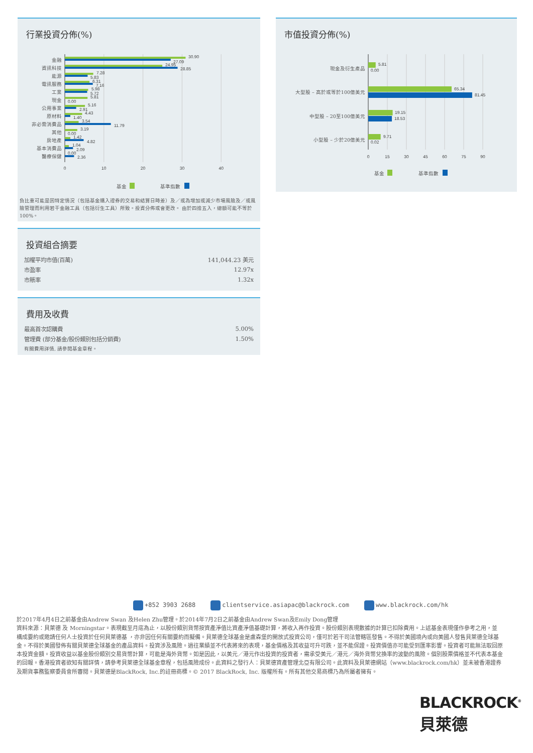行業投資分佈(%)
金融
30.90
27.09
資訊科技
24.95
28.85
能源
7.28
5.83
電訊服務
6.31
7.16
工業
5.98
5.72
現金
5.81
0.00
公用事業
5.16
2.91
原材料
4.43
1.40
非必需消費品
3.54
11.79
其他
3.19
0.00
房地產
1.42
4.82
基本消費品
1.04
2.09
醫療保健
0.00
2.36
0
10
20
30
40
基金
基準指數
負比重可能是因特定情況（包括基金購入證券的交易和結算日時差）及／或為增加或減少市場風險及／或風險管理而利用若干金融工具（包括衍生工具）所致。投資分佈或會更改。 由於四捨五入，總額可能不等於100%。
投資組合摘要
| 加權平均市值(百萬) | 141,044.23 美元 |
| 市盈率 | 12.97x |
| 市賬率 | 1.32x |
費用及收費
| 最高首次認購費 | 5.00% |
| 管理費 (部分基金/股份類別包括分銷費) | 1.50% |
| 有關費用詳情, 請參閱基金章程。 | |
市值投資分佈(%)
現金及衍生產品
5.81
0.00
大型股 – 高於或等於100億美元
65.34
81.45
中型股 – 20至100億美元
19.15
18.53
小型股 – 少於20億美元
9.71
0.02
0
15
30
45
60
75
90
基金
基準指數
+852 3903 2688 clientservice.asiapac@blackrock.com www.blackrock.com/hk
於2017年4月4日之前基金由Andrew Swan 及Helen Zhu管理。於2014年7月2日之前基金由Andrew Swan及Emily Dong管理
資料來源：貝萊德 及 Morningstar。表現截至月底為止，以股份類別貨幣按資產淨值比資產淨值基礎計算，將收入再作投資。股份類別表現數據的計算已扣除費用。上述基金表現僅作參考之用，並 構成要約或邀請任何人士投資於任何貝萊德基 ，亦非因任何有關要約而擬備。貝萊德全球基金是盧森堡的開放式投資公司，僅可於若干司法管轄區發售。不得於美國境內或向美國人發售貝萊德全球基金。不得於美國發佈有關貝萊德全球基金的產品資料。投資涉及風險。過往業績並不代表將來的表現，基金價格及其收益可升可跌，並不能保證。投資價值亦可能受到匯率影響。投資者可能無法取回原本投資金額。投資收益以基金股份類別交易貨幣計算，可能是海外貨幣。如是因此，以美元／港元作出投資的投資者，需承受美元／港元／海外貨幣兌換率的波動的風險。個別股票價格並不代表本基金的回報。香港投資者欲知有關詳情，請參考貝萊德全球基金章程，包括風險成份。此資料之發行人：貝萊德資產管理北亞有限公司。此資料及貝萊德網站（www.blackrock.com/hk）並未被香港證券及期貨事務監察委員會所審閱。貝萊德是BlackRock, Inc.的註冊商標。© 2017 BlackRock, Inc. 版權所有。所有其他交易商標乃為所屬者擁有。
BLACKROCK<sup>®</sup>
貝萊德